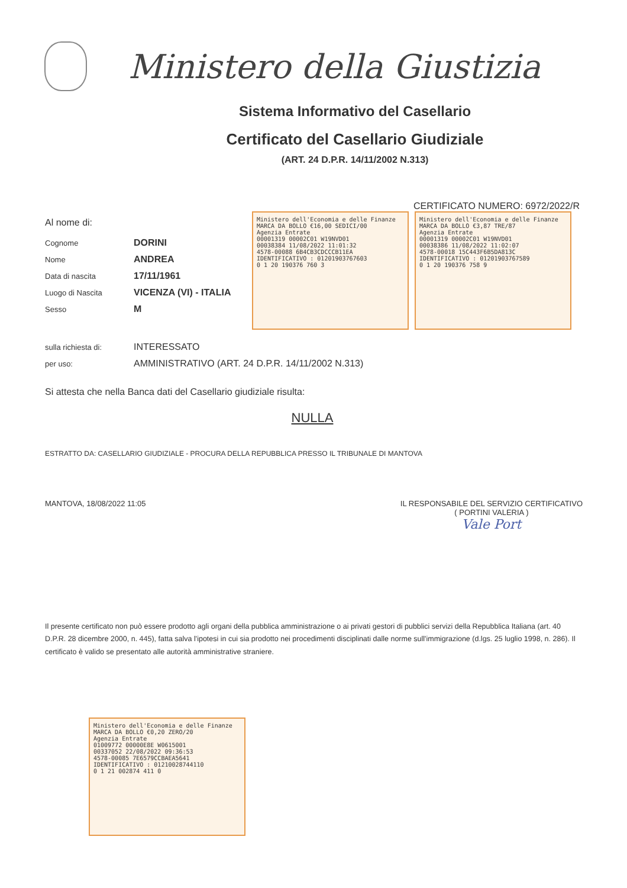Ministero della Giustizia
Sistema Informativo del Casellario
Certificato del Casellario Giudiziale
(ART. 24 D.P.R. 14/11/2002 N.313)
CERTIFICATO NUMERO: 6972/2022/R
Al nome di:
Cognome DORINI
Nome ANDREA
Data di nascita 17/11/1961
Luogo di Nascita VICENZA (VI) - ITALIA
Sesso M
Ministero dell'Economia e delle Finanze MARCA DA BOLLO €16,00 SEDICI/00
Agenzia Entrate
00001319 00002C01 W19NVD01
00038384 11/08/2022 11:01:32
4578-00088 6B4CB3CDCCCB11EA
IDENTIFICATIVO : 01201903767603
0 1 20 190376 760 3
Ministero dell'Economia e delle Finanze MARCA DA BOLLO €3,87 TRE/87
Agenzia Entrate
00001319 00002C01 W19NVD01
00038386 11/08/2022 11:02:07
4578-00018 15C443F6B5DA813C
IDENTIFICATIVO : 01201903767589
0 1 20 190376 758 9
sulla richiesta di: INTERESSATO
per uso: AMMINISTRATIVO (ART. 24 D.P.R. 14/11/2002 N.313)
Si attesta che nella Banca dati del Casellario giudiziale risulta:
NULLA
ESTRATTO DA: CASELLARIO GIUDIZIALE - PROCURA DELLA REPUBBLICA PRESSO IL TRIBUNALE DI MANTOVA
MANTOVA, 18/08/2022 11:05 IL RESPONSABILE DEL SERVIZIO CERTIFICATIVO
( PORTINI VALERIA )
Vale Port
Il presente certificato non può essere prodotto agli organi della pubblica amministrazione o ai privati gestori di pubblici servizi della Repubblica Italiana (art. 40 D.P.R. 28 dicembre 2000, n. 445), fatta salva l'ipotesi in cui sia prodotto nei procedimenti disciplinati dalle norme sull'immigrazione (d.lgs. 25 luglio 1998, n. 286). Il certificato è valido se presentato alle autorità amministrative straniere.
Ministero dell'Economia e delle Finanze MARCA DA BOLLO €0,20 ZERO/20
Agenzia Entrate
01009772 00000E8E W0615001
00337052 22/08/2022 09:36:53
4578-00085 7E6579CCBAEA5641
IDENTIFICATIVO : 01210028744110
0 1 21 002874 411 0